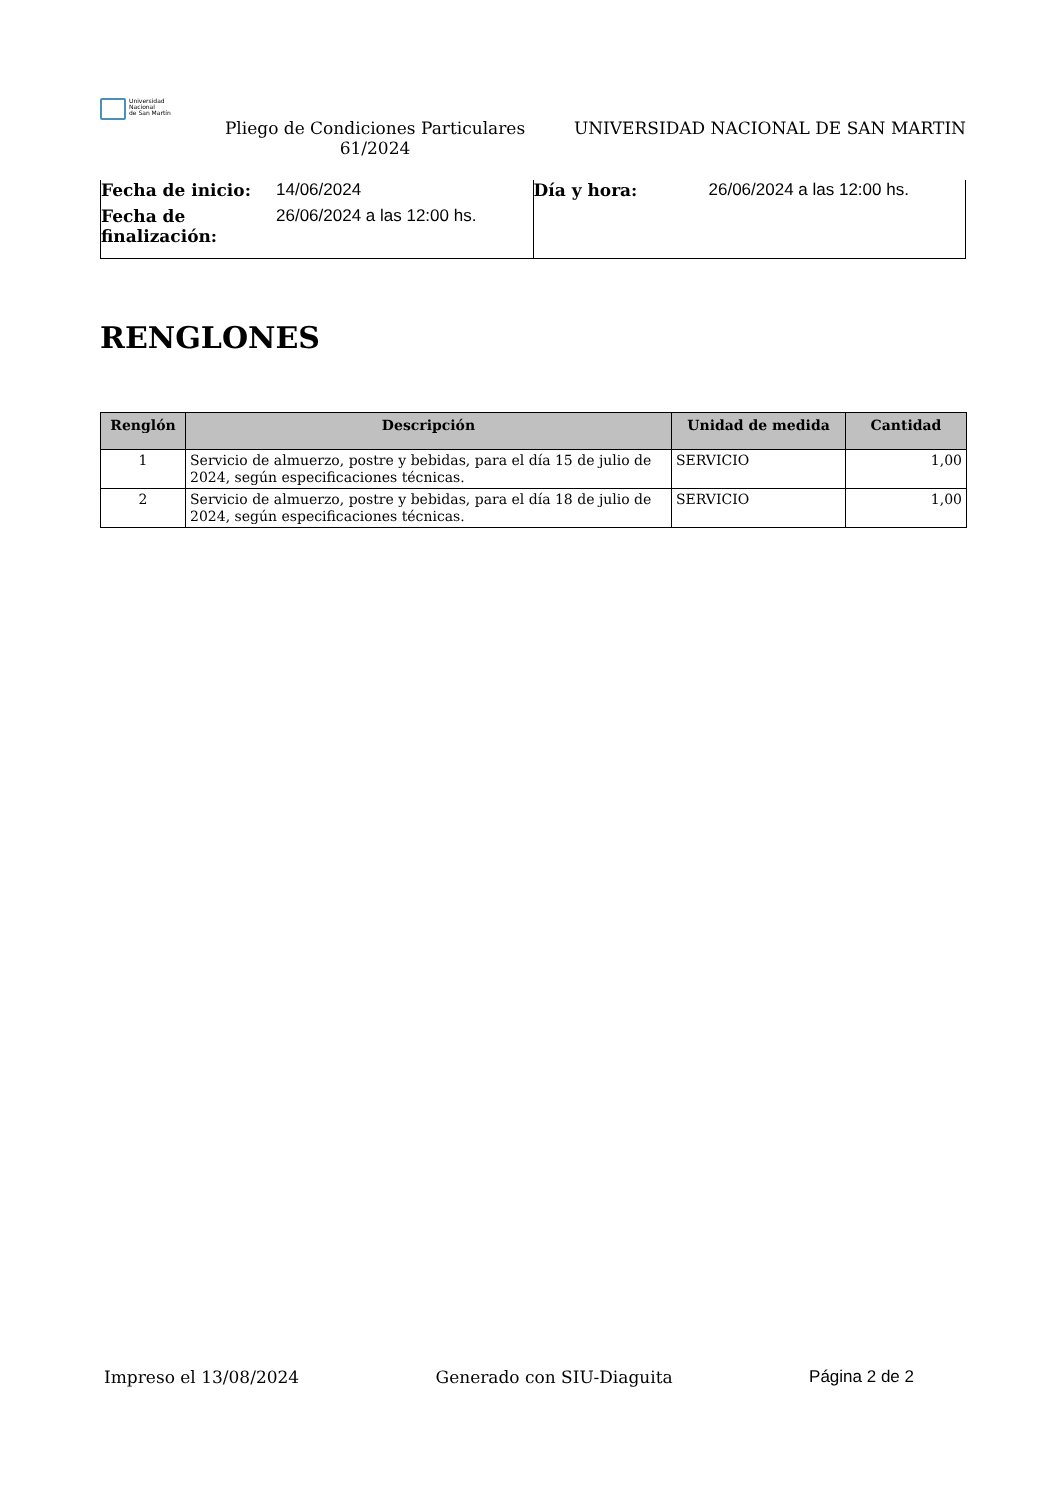Universidad
Nacional
de San Martín
Pliego de Condiciones Particulares 61/2024
UNIVERSIDAD NACIONAL DE SAN MARTIN
Fecha de inicio: 14/06/2024
Fecha de finalización: 26/06/2024 a las 12:00 hs.
Día y hora: 26/06/2024 a las 12:00 hs.
RENGLONES
| Renglón | Descripción | Unidad de medida | Cantidad |
| --- | --- | --- | --- |
| 1 | Servicio de almuerzo, postre y bebidas, para el día 15 de julio de 2024, según especificaciones técnicas. | SERVICIO | 1,00 |
| 2 | Servicio de almuerzo, postre y bebidas, para el día 18 de julio de 2024, según especificaciones técnicas. | SERVICIO | 1,00 |
Impreso el 13/08/2024 Generado con SIU-Diaguita Página 2 de 2